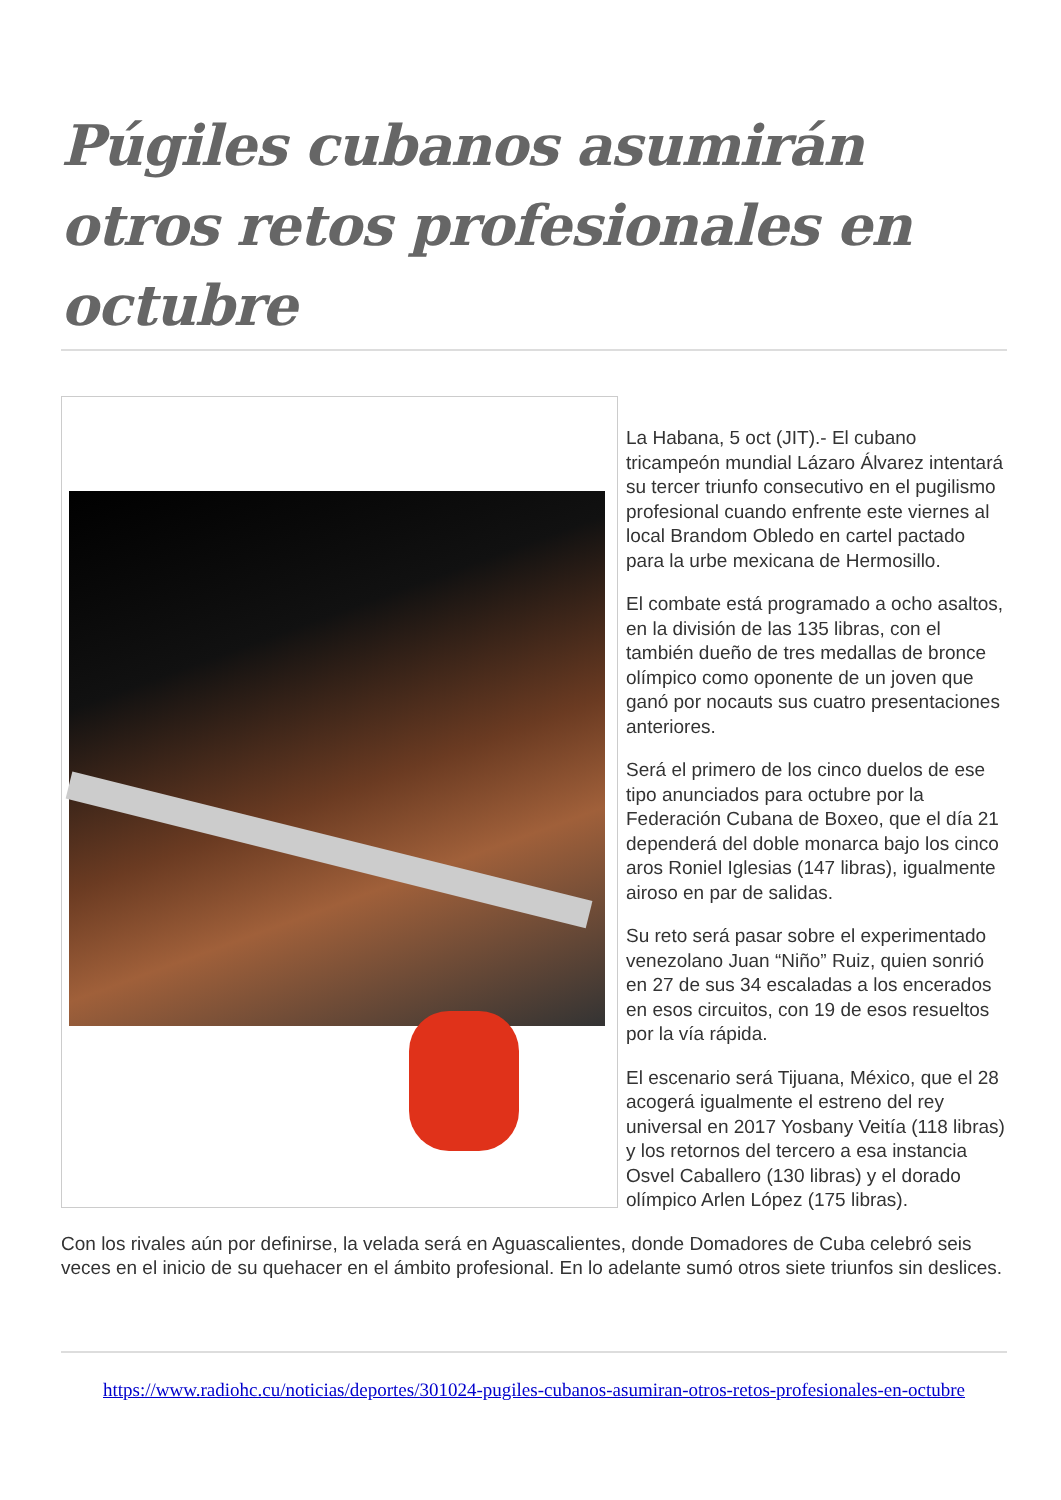Púgiles cubanos asumirán otros retos profesionales en octubre
La Habana, 5 oct (JIT).- El cubano tricampeón mundial Lázaro Álvarez intentará su tercer triunfo consecutivo en el pugilismo profesional cuando enfrente este viernes al local Brandom Obledo en cartel pactado para la urbe mexicana de Hermosillo.
El combate está programado a ocho asaltos, en la división de las 135 libras, con el también dueño de tres medallas de bronce olímpico como oponente de un joven que ganó por nocauts sus cuatro presentaciones anteriores.
Será el primero de los cinco duelos de ese tipo anunciados para octubre por la Federación Cubana de Boxeo, que el día 21 dependerá del doble monarca bajo los cinco aros Roniel Iglesias (147 libras), igualmente airoso en par de salidas.
Su reto será pasar sobre el experimentado venezolano Juan “Niño” Ruiz, quien sonrió en 27 de sus 34 escaladas a los encerados en esos circuitos, con 19 de esos resueltos por la vía rápida.
El escenario será Tijuana, México, que el 28 acogerá igualmente el estreno del rey universal en 2017 Yosbany Veitía (118 libras) y los retornos del tercero a esa instancia Osvel Caballero (130 libras) y el dorado olímpico Arlen López (175 libras).
Con los rivales aún por definirse, la velada será en Aguascalientes, donde Domadores de Cuba celebró seis veces en el inicio de su quehacer en el ámbito profesional. En lo adelante sumó otros siete triunfos sin deslices.
https://www.radiohc.cu/noticias/deportes/301024-pugiles-cubanos-asumiran-otros-retos-profesionales-en-octubre